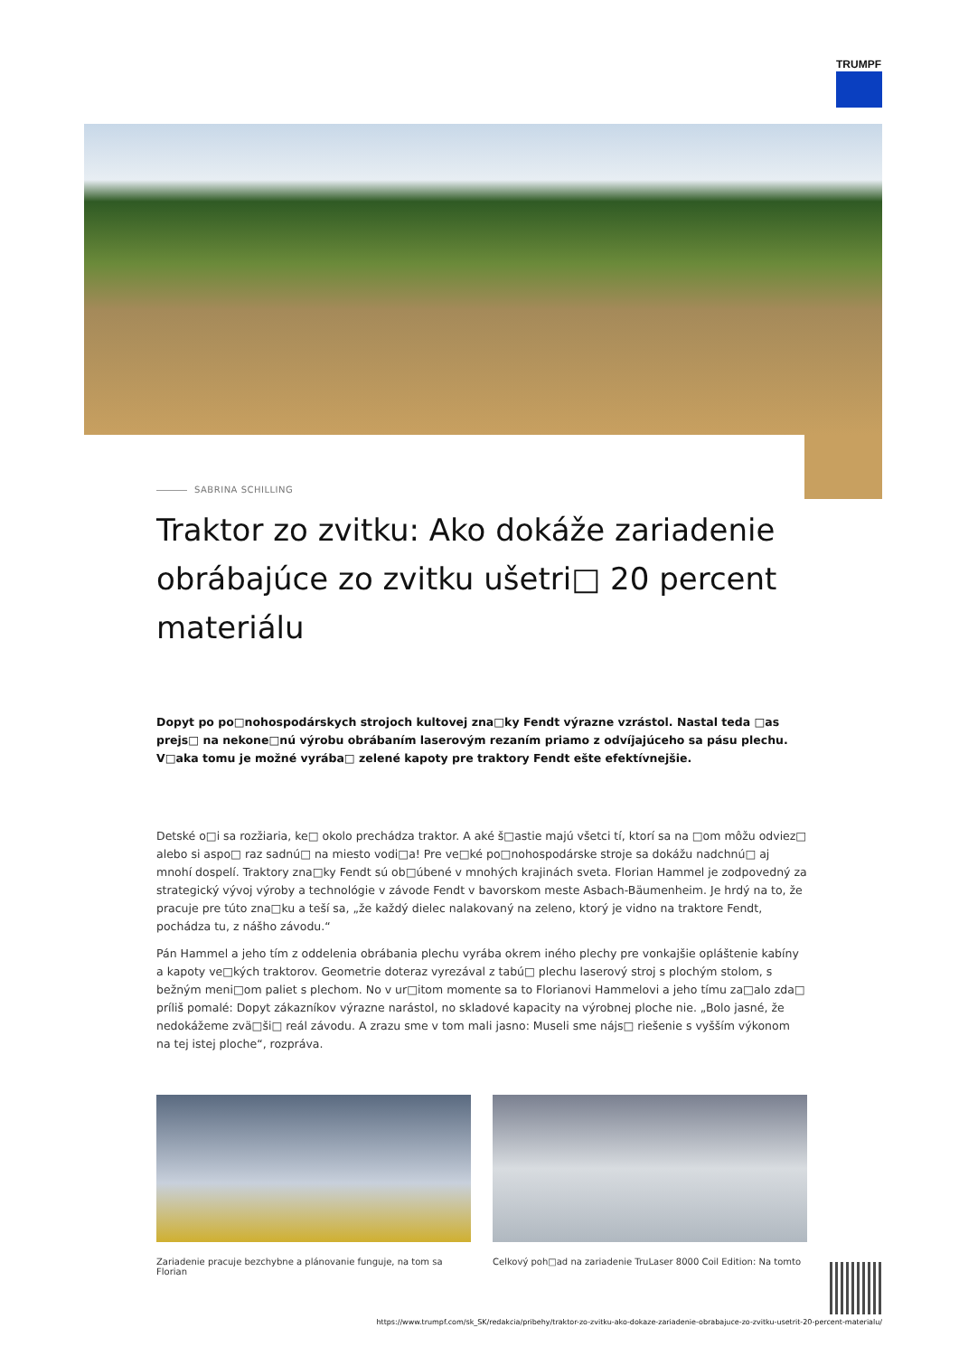TRUMPF
SABRINA SCHILLING
Traktor zo zvitku: Ako dokáže zariadenie obrábajúce zo zvitku ušetri□ 20 percent materiálu
Dopyt po po□nohospodárskych strojoch kultovej zna□ky Fendt výrazne vzrástol. Nastal teda □as prejs□ na nekone□nú výrobu obrábaním laserovým rezaním priamo z odvíjajúceho sa pásu plechu. V□aka tomu je možné vyrába□ zelené kapoty pre traktory Fendt ešte efektívnejšie.
Detské o□i sa rozžiaria, ke□ okolo prechádza traktor. A aké š□astie majú všetci tí, ktorí sa na □om môžu odviez□ alebo si aspo□ raz sadnú□ na miesto vodi□a! Pre ve□ké po□nohospodárske stroje sa dokážu nadchnú□ aj mnohí dospelí. Traktory zna□ky Fendt sú ob□úbené v mnohých krajinách sveta. Florian Hammel je zodpovedný za strategický vývoj výroby a technológie v závode Fendt v bavorskom meste Asbach-Bäumenheim. Je hrdý na to, že pracuje pre túto zna□ku a teší sa, „že každý dielec nalakovaný na zeleno, ktorý je vidno na traktore Fendt, pochádza tu, z nášho závodu.“
Pán Hammel a jeho tím z oddelenia obrábania plechu vyrába okrem iného plechy pre vonkajšie opláštenie kabíny a kapoty ve□kých traktorov. Geometrie doteraz vyrezával z tabú□ plechu laserový stroj s plochým stolom, s bežným meni□om paliet s plechom. No v ur□itom momente sa to Florianovi Hammelovi a jeho tímu za□alo zda□ príliš pomalé: Dopyt zákazníkov výrazne narástol, no skladové kapacity na výrobnej ploche nie. „Bolo jasné, že nedokážeme zvä□ši□ reál závodu. A zrazu sme v tom mali jasno: Museli sme nájs□ riešenie s vyšším výkonom na tej istej ploche“, rozpráva.
Zariadenie pracuje bezchybne a plánovanie funguje, na tom sa Florian
Celkový poh□ad na zariadenie TruLaser 8000 Coil Edition: Na tomto
https://www.trumpf.com/sk_SK/redakcia/pribehy/traktor-zo-zvitku-ako-dokaze-zariadenie-obrabajuce-zo-zvitku-usetrit-20-percent-materialu/